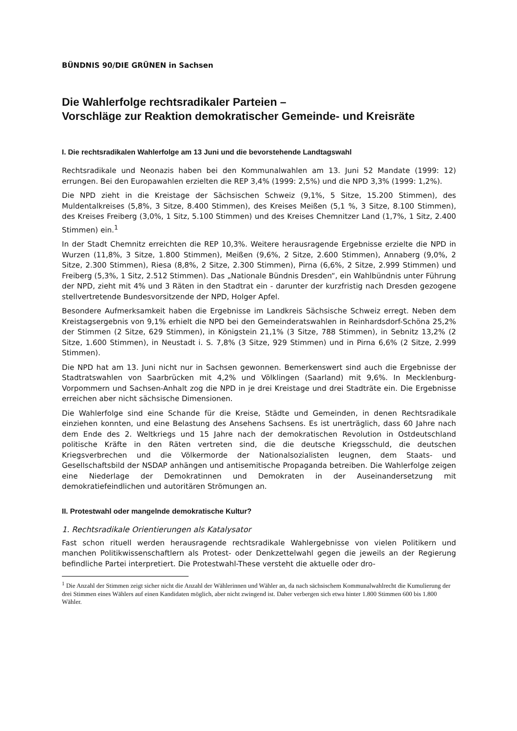BÜNDNIS 90/DIE GRÜNEN in Sachsen
Die Wahlerfolge rechtsradikaler Parteien –
Vorschläge zur Reaktion demokratischer Gemeinde- und Kreisräte
I. Die rechtsradikalen Wahlerfolge am 13 Juni und die bevorstehende Landtagswahl
Rechtsradikale und Neonazis haben bei den Kommunalwahlen am 13. Juni 52 Mandate (1999: 12) errungen. Bei den Europawahlen erzielten die REP 3,4% (1999: 2,5%) und die NPD 3,3% (1999: 1,2%).
Die NPD zieht in die Kreistage der Sächsischen Schweiz (9,1%, 5 Sitze, 15.200 Stimmen), des Muldentalkreises (5,8%, 3 Sitze, 8.400 Stimmen), des Kreises Meißen (5,1 %, 3 Sitze, 8.100 Stimmen), des Kreises Freiberg (3,0%, 1 Sitz, 5.100 Stimmen) und des Kreises Chemnitzer Land (1,7%, 1 Sitz, 2.400 Stimmen) ein.<sup>1</sup>
In der Stadt Chemnitz erreichten die REP 10,3%. Weitere herausragende Ergebnisse erzielte die NPD in Wurzen (11,8%, 3 Sitze, 1.800 Stimmen), Meißen (9,6%, 2 Sitze, 2.600 Stimmen), Annaberg (9,0%, 2 Sitze, 2.300 Stimmen), Riesa (8,8%, 2 Sitze, 2.300 Stimmen), Pirna (6,6%, 2 Sitze, 2.999 Stimmen) und Freiberg (5,3%, 1 Sitz, 2.512 Stimmen). Das „Nationale Bündnis Dresden“, ein Wahlbündnis unter Führung der NPD, zieht mit 4% und 3 Räten in den Stadtrat ein - darunter der kurzfristig nach Dresden gezogene stellvertretende Bundesvorsitzende der NPD, Holger Apfel.
Besondere Aufmerksamkeit haben die Ergebnisse im Landkreis Sächsische Schweiz erregt. Neben dem Kreistagsergebnis von 9,1% erhielt die NPD bei den Gemeinderatswahlen in Reinhardsdorf-Schöna 25,2% der Stimmen (2 Sitze, 629 Stimmen), in Königstein 21,1% (3 Sitze, 788 Stimmen), in Sebnitz 13,2% (2 Sitze, 1.600 Stimmen), in Neustadt i. S. 7,8% (3 Sitze, 929 Stimmen) und in Pirna 6,6% (2 Sitze, 2.999 Stimmen).
Die NPD hat am 13. Juni nicht nur in Sachsen gewonnen. Bemerkenswert sind auch die Ergebnisse der Stadtratswahlen von Saarbrücken mit 4,2% und Völklingen (Saarland) mit 9,6%. In Mecklenburg-Vorpommern und Sachsen-Anhalt zog die NPD in je drei Kreistage und drei Stadträte ein. Die Ergebnisse erreichen aber nicht sächsische Dimensionen.
Die Wahlerfolge sind eine Schande für die Kreise, Städte und Gemeinden, in denen Rechtsradikale einziehen konnten, und eine Belastung des Ansehens Sachsens. Es ist unerträglich, dass 60 Jahre nach dem Ende des 2. Weltkriegs und 15 Jahre nach der demokratischen Revolution in Ostdeutschland politische Kräfte in den Räten vertreten sind, die die deutsche Kriegsschuld, die deutschen Kriegsverbrechen und die Völkermorde der Nationalsozialisten leugnen, dem Staats- und Gesellschaftsbild der NSDAP anhängen und antisemitische Propaganda betreiben. Die Wahlerfolge zeigen eine Niederlage der Demokratinnen und Demokraten in der Auseinandersetzung mit demokratiefeindlichen und autoritären Strömungen an.
II. Protestwahl oder mangelnde demokratische Kultur?
1. Rechtsradikale Orientierungen als Katalysator
Fast schon rituell werden herausragende rechtsradikale Wahlergebnisse von vielen Politikern und manchen Politikwissenschaftlern als Protest- oder Denkzettelwahl gegen die jeweils an der Regierung befindliche Partei interpretiert. Die Protestwahl-These versteht die aktuelle oder dro-
<sup>1</sup> Die Anzahl der Stimmen zeigt sicher nicht die Anzahl der Wählerinnen und Wähler an, da nach sächsischem Kommunalwahlrecht die Kumulierung der drei Stimmen eines Wählers auf einen Kandidaten möglich, aber nicht zwingend ist. Daher verbergen sich etwa hinter 1.800 Stimmen 600 bis 1.800 Wähler.